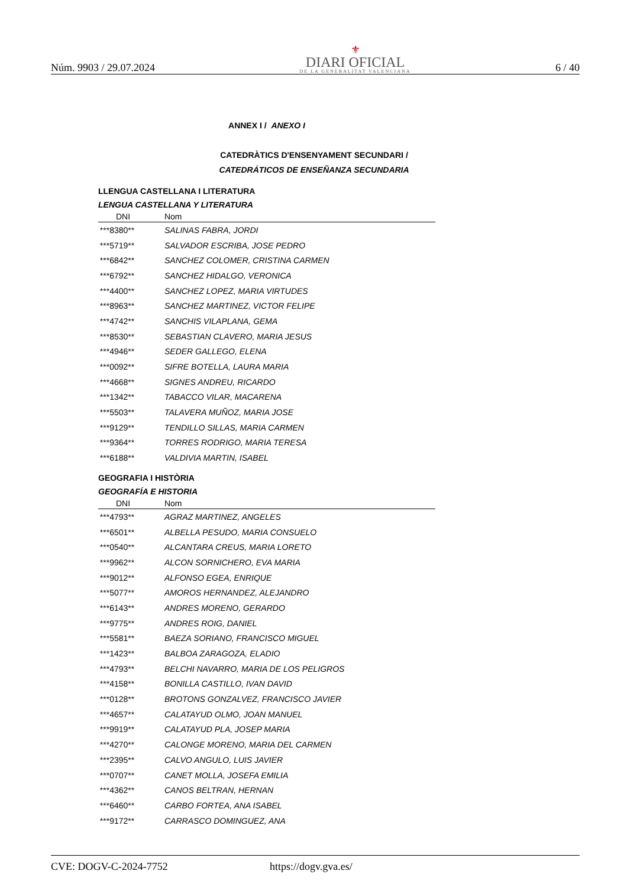Núm. 9903 / 29.07.2024
⚜
DIARI OFICIAL
DE LA GENERALITAT VALENCIANA
6 / 40
ANNEX I / ANEXO I
CATEDRÀTICS D'ENSENYAMENT SECUNDARI /
CATEDRÁTICOS DE ENSEÑANZA SECUNDARIA
LLENGUA CASTELLANA I LITERATURA
LENGUA CASTELLANA Y LITERATURA
| DNI | Nom |
| --- | --- |
| ***8380** | SALINAS FABRA, JORDI |
| ***5719** | SALVADOR ESCRIBA, JOSE PEDRO |
| ***6842** | SANCHEZ COLOMER, CRISTINA CARMEN |
| ***6792** | SANCHEZ HIDALGO, VERONICA |
| ***4400** | SANCHEZ LOPEZ, MARIA VIRTUDES |
| ***8963** | SANCHEZ MARTINEZ, VICTOR FELIPE |
| ***4742** | SANCHIS VILAPLANA, GEMA |
| ***8530** | SEBASTIAN CLAVERO, MARIA JESUS |
| ***4946** | SEDER GALLEGO, ELENA |
| ***0092** | SIFRE BOTELLA, LAURA MARIA |
| ***4668** | SIGNES ANDREU, RICARDO |
| ***1342** | TABACCO VILAR, MACARENA |
| ***5503** | TALAVERA MUÑOZ, MARIA JOSE |
| ***9129** | TENDILLO SILLAS, MARIA CARMEN |
| ***9364** | TORRES RODRIGO, MARIA TERESA |
| ***6188** | VALDIVIA MARTIN, ISABEL |
GEOGRAFIA I HISTÒRIA
GEOGRAFÍA E HISTORIA
| DNI | Nom |
| --- | --- |
| ***4793** | AGRAZ MARTINEZ, ANGELES |
| ***6501** | ALBELLA PESUDO, MARIA CONSUELO |
| ***0540** | ALCANTARA CREUS, MARIA LORETO |
| ***9962** | ALCON SORNICHERO, EVA MARIA |
| ***9012** | ALFONSO EGEA, ENRIQUE |
| ***5077** | AMOROS HERNANDEZ, ALEJANDRO |
| ***6143** | ANDRES MORENO, GERARDO |
| ***9775** | ANDRES ROIG, DANIEL |
| ***5581** | BAEZA SORIANO, FRANCISCO MIGUEL |
| ***1423** | BALBOA ZARAGOZA, ELADIO |
| ***4793** | BELCHI NAVARRO, MARIA DE LOS PELIGROS |
| ***4158** | BONILLA CASTILLO, IVAN DAVID |
| ***0128** | BROTONS GONZALVEZ, FRANCISCO JAVIER |
| ***4657** | CALATAYUD OLMO, JOAN MANUEL |
| ***9919** | CALATAYUD PLA, JOSEP MARIA |
| ***4270** | CALONGE MORENO, MARIA DEL CARMEN |
| ***2395** | CALVO ANGULO, LUIS JAVIER |
| ***0707** | CANET MOLLA, JOSEFA EMILIA |
| ***4362** | CANOS BELTRAN, HERNAN |
| ***6460** | CARBO FORTEA, ANA ISABEL |
| ***9172** | CARRASCO DOMINGUEZ, ANA |
CVE: DOGV-C-2024-7752 https://dogv.gva.es/